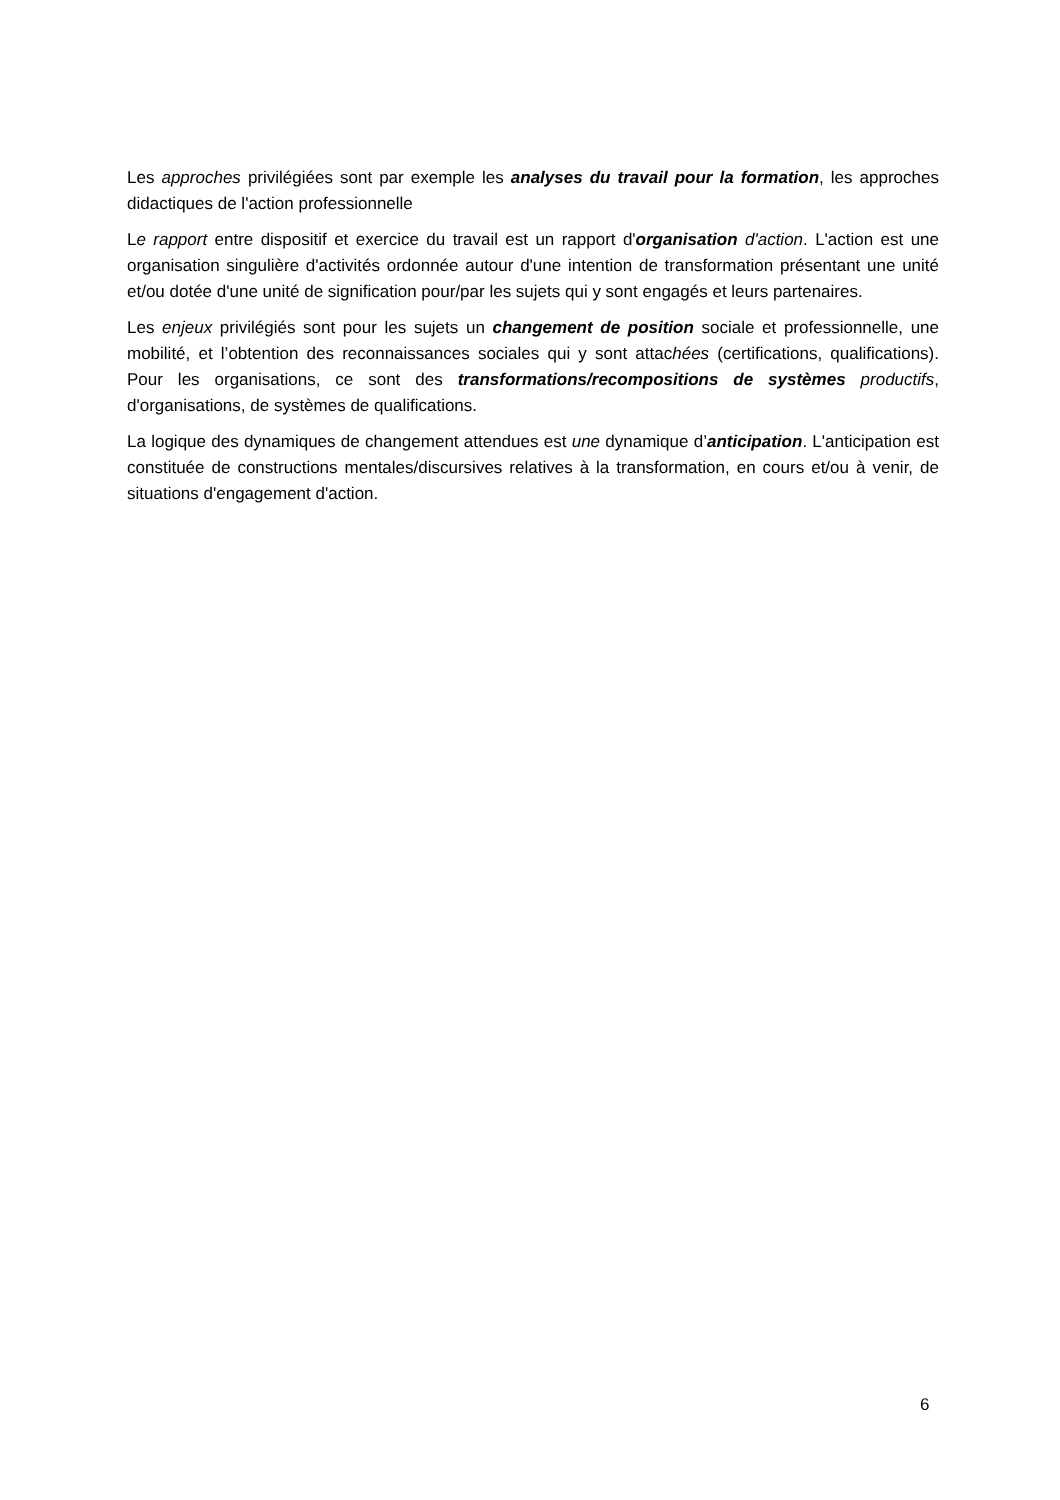Les approches privilégiées sont par exemple les analyses du travail pour la formation, les approches didactiques de l'action professionnelle
Le rapport entre dispositif et exercice du travail est un rapport d'organisation d'action. L'action est une organisation singulière d'activités ordonnée autour d'une intention de transformation présentant une unité et/ou dotée d'une unité de signification pour/par les sujets qui y sont engagés et leurs partenaires.
Les enjeux privilégiés sont pour les sujets un changement de position sociale et professionnelle, une mobilité, et l’obtention des reconnaissances sociales qui y sont attachées (certifications, qualifications). Pour les organisations, ce sont des transformations/recompositions de systèmes productifs, d'organisations, de systèmes de qualifications.
La logique des dynamiques de changement attendues est une dynamique d’anticipation. L'anticipation est constituée de constructions mentales/discursives relatives à la transformation, en cours et/ou à venir, de situations d'engagement d'action.
6